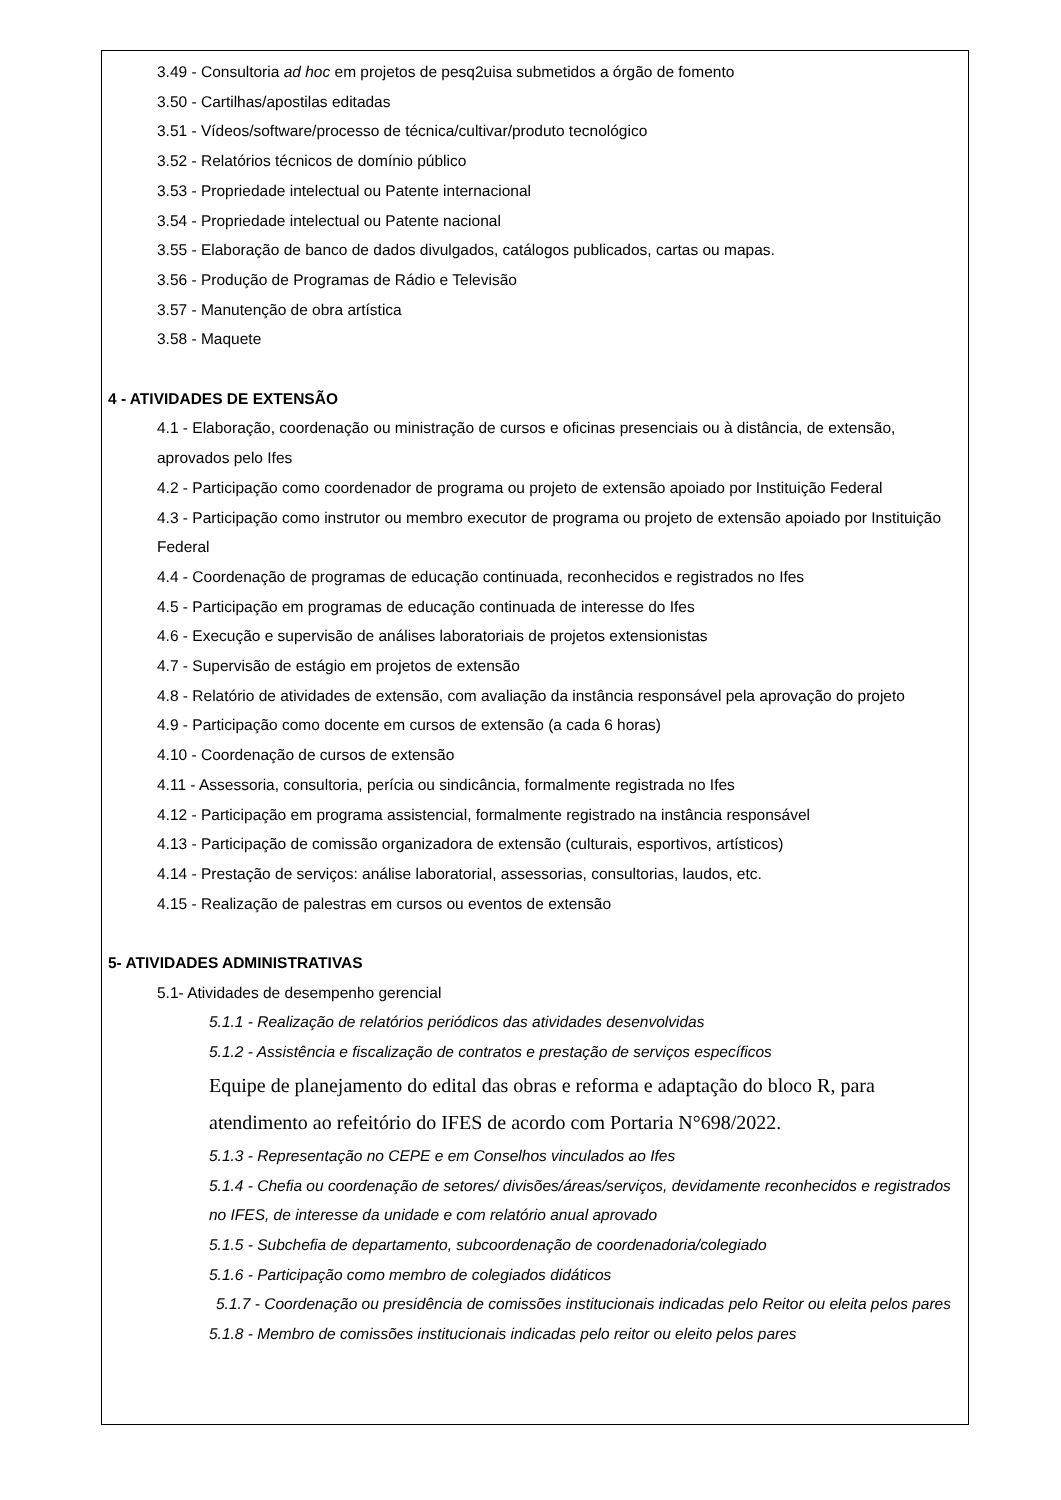3.49 - Consultoria ad hoc em projetos de pesq2uisa submetidos a órgão de fomento
3.50 - Cartilhas/apostilas editadas
3.51 - Vídeos/software/processo de técnica/cultivar/produto tecnológico
3.52 - Relatórios técnicos de domínio público
3.53 - Propriedade intelectual ou Patente internacional
3.54 - Propriedade intelectual ou Patente nacional
3.55 - Elaboração de banco de dados divulgados, catálogos publicados, cartas ou mapas.
3.56 - Produção de Programas de Rádio e Televisão
3.57 - Manutenção de obra artística
3.58 - Maquete
4 - ATIVIDADES DE EXTENSÃO
4.1 - Elaboração, coordenação ou ministração de cursos e oficinas presenciais ou à distância, de extensão, aprovados pelo Ifes
4.2 - Participação como coordenador de programa ou projeto de extensão apoiado por Instituição Federal
4.3 - Participação como instrutor ou membro executor de programa ou projeto de extensão apoiado por Instituição Federal
4.4 - Coordenação de programas de educação continuada, reconhecidos e registrados no Ifes
4.5 - Participação em programas de educação continuada de interesse do Ifes
4.6 - Execução e supervisão de análises laboratoriais de projetos extensionistas
4.7 - Supervisão de estágio em projetos de extensão
4.8 - Relatório de atividades de extensão, com avaliação da instância responsável pela aprovação do projeto
4.9 - Participação como docente em cursos de extensão (a cada 6 horas)
4.10 - Coordenação de cursos de extensão
4.11 - Assessoria, consultoria, perícia ou sindicância, formalmente registrada no Ifes
4.12 - Participação em programa assistencial, formalmente registrado na instância responsável
4.13 - Participação de comissão organizadora de extensão (culturais, esportivos, artísticos)
4.14 - Prestação de serviços: análise laboratorial, assessorias, consultorias, laudos, etc.
4.15 - Realização de palestras em cursos ou eventos de extensão
5- ATIVIDADES ADMINISTRATIVAS
5.1- Atividades de desempenho gerencial
5.1.1 - Realização de relatórios periódicos das atividades desenvolvidas
5.1.2 - Assistência e fiscalização de contratos e prestação de serviços específicos
Equipe de planejamento do edital das obras e reforma e adaptação do bloco R, para atendimento ao refeitório do IFES de acordo com Portaria N°698/2022.
5.1.3 - Representação no CEPE e em Conselhos vinculados ao Ifes
5.1.4 - Chefia ou coordenação de setores/ divisões/áreas/serviços, devidamente reconhecidos e registrados no IFES, de interesse da unidade e com relatório anual aprovado
5.1.5 - Subchefia de departamento, subcoordenação de coordenadoria/colegiado
5.1.6 - Participação como membro de colegiados didáticos
5.1.7 - Coordenação ou presidência de comissões institucionais indicadas pelo Reitor ou eleita pelos pares
5.1.8 - Membro de comissões institucionais indicadas pelo reitor ou eleito pelos pares